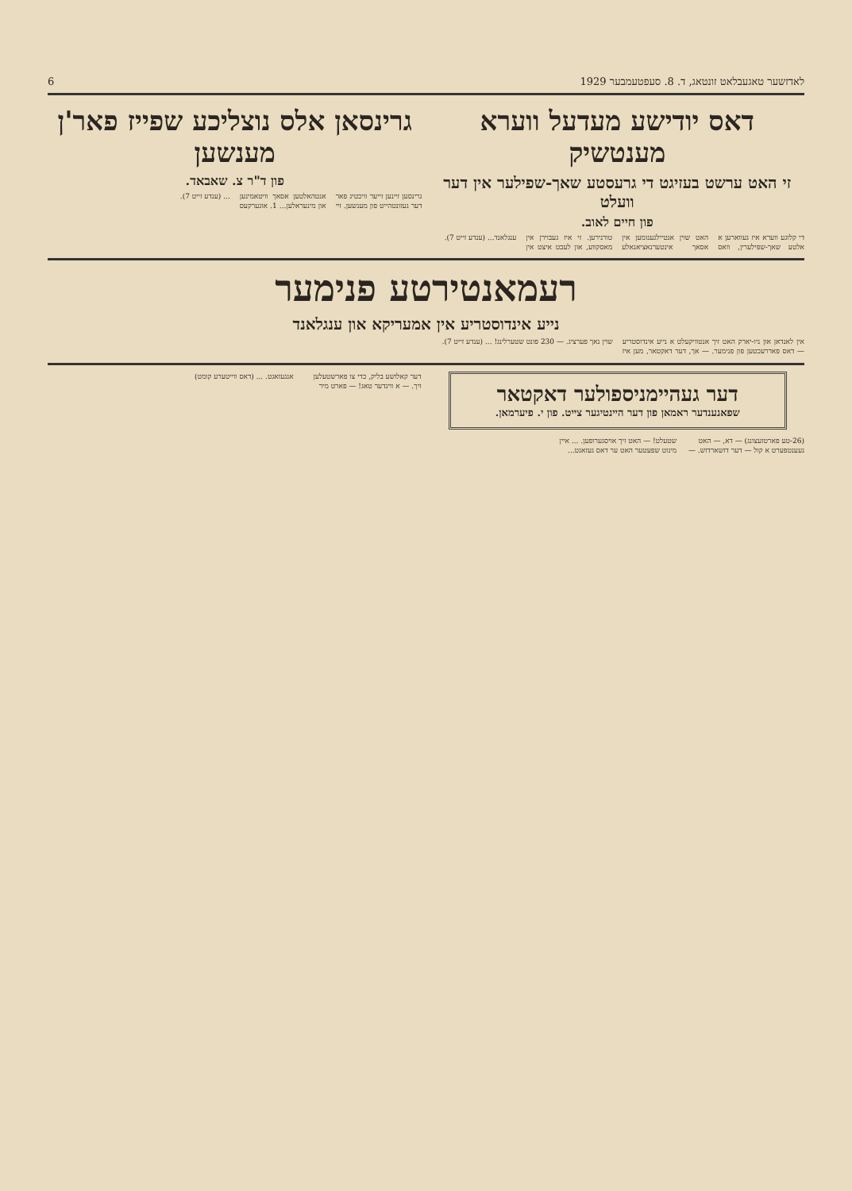לאדזשער טאגעבלאט זונטאג, ד. 8. סעפטעמבער 1929 6
דאס יודישע מעדעל ווערא מענטשיק
זי האט ערשט בעזיגט די גרעסטע שאך-שפילער אין דער וועלט
פון חיים לאוב.
די קלוגע ווערא איז געווארען א אלטע שאך-שפילערין, וואס האט שוין אנטיילגענומען אין אסאך אינטערנאציאנאלע טורנירען. זי איז געבוירן אין מאסקווע, און לעבט איצט אין ענגלאנד... (ענדע זייט 7).
גרינסאן אלס נוצליכע שפייז פאר'ן מענשען
פון ד"ר צ. שאבאד.
גרינסען זיינען זייער וויכטיג פאר דער געזונטהייט פון מענשען. זיי אנטהאלטען אסאך וויטאמינען און מינעראלען... 1. אוגערקעס ... (ענדע זייט 7).
רעמאנטירטע פנימער
נייע אינדוסטריע אין אמעריקא און ענגלאנד
אין לאנדאן און ניו-יארק האט זיך אנטוויקעלט א נייע אינדוסטריע — דאס פאררעכטען פון פנימער. — אך, דער דאקטאר, מען איז שוין נאך פערציג. — 230 פונט שטערלינג! ... (ענדע זייט 7).
דער געהיימניספולער דאקטאר
שפאנענדער ראמאן פון דער היינטיגער צייט. פון י. פיערמאן.
(26-טע פארטזעצונג) — דא, — האט געענטפערט א קול — דער דזשארדזש. — שטעלט! — האט זיך אויסגערופען. ... איין מינוט שפעטער האט ער דאס געזאגט...
דער קאלושע בליק, כדי צו פארשטעלען זיך. — א ווינדער טאג! — פארט מיר אנגעזאגט. ... (דאס ווייטערע קומט)